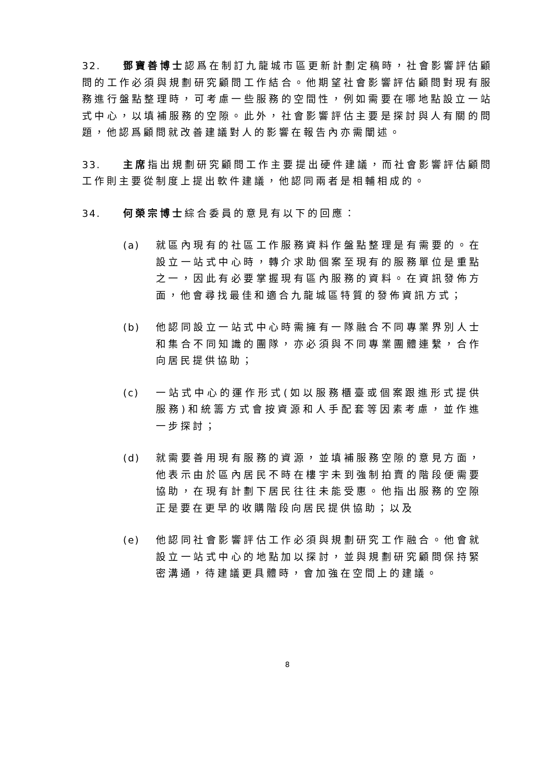32. 鄧寶善博士認爲在制訂九龍城市區更新計劃定稿時，社會影響評估顧問的工作必須與規劃研究顧問工作結合。他期望社會影響評估顧問對現有服務進行盤點整理時，可考慮一些服務的空間性，例如需要在哪地點設立一站式中心，以填補服務的空隙。此外，社會影響評估主要是探討與人有關的問題，他認爲顧問就改善建議對人的影響在報告內亦需闡述。
33. 主席指出規劃研究顧問工作主要提出硬件建議，而社會影響評估顧問工作則主要從制度上提出軟件建議，他認同兩者是相輔相成的。
34. 何榮宗博士綜合委員的意見有以下的回應：
(a) 就區內現有的社區工作服務資料作盤點整理是有需要的。在設立一站式中心時，轉介求助個案至現有的服務單位是重點之一，因此有必要掌握現有區內服務的資料。在資訊發佈方面，他會尋找最佳和適合九龍城區特質的發佈資訊方式；
(b) 他認同設立一站式中心時需擁有一隊融合不同專業界別人士和集合不同知識的團隊，亦必須與不同專業團體連繫，合作向居民提供協助；
(c) 一站式中心的運作形式(如以服務櫃臺或個案跟進形式提供服務)和統籌方式會按資源和人手配套等因素考慮，並作進一步探討；
(d) 就需要善用現有服務的資源，並填補服務空隙的意見方面，他表示由於區內居民不時在樓宇未到強制拍賣的階段便需要協助，在現有計劃下居民往往未能受惠。他指出服務的空隙正是要在更早的收購階段向居民提供協助；以及
(e) 他認同社會影響評估工作必須與規劃研究工作融合。他會就設立一站式中心的地點加以探討，並與規劃研究顧問保持緊密溝通，待建議更具體時，會加強在空間上的建議。
8